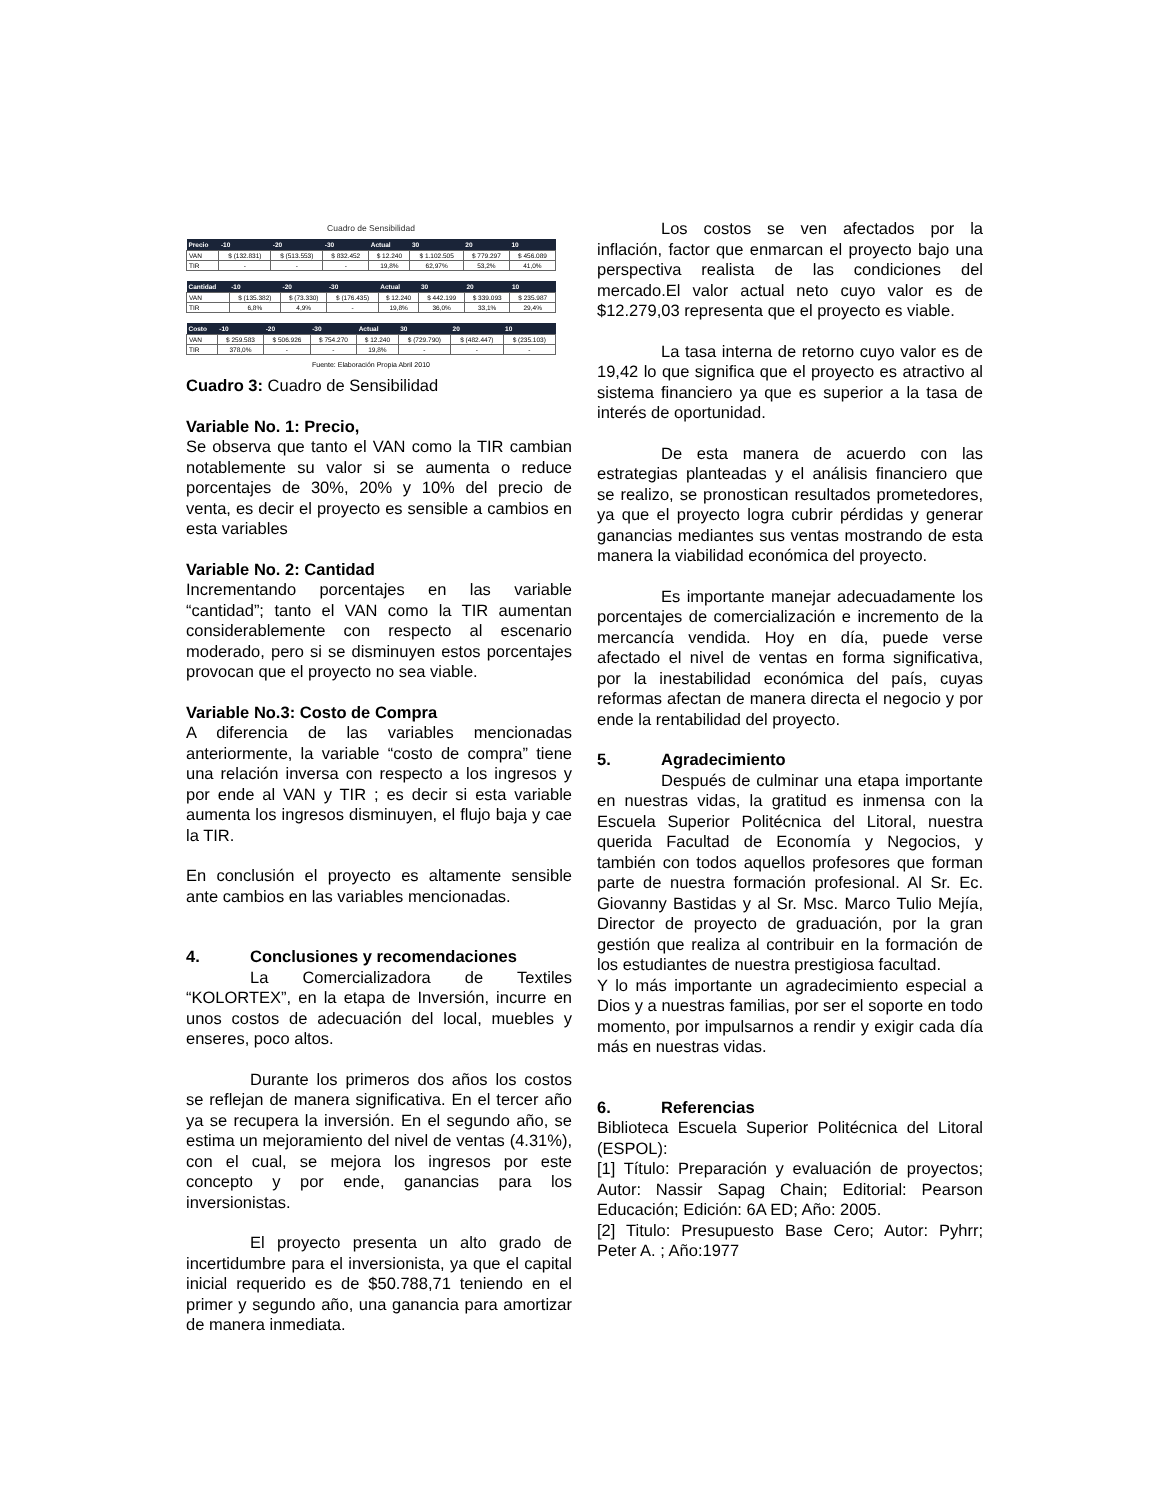Cuadro de Sensibilidad
| Precio | -10 | -20 | -30 | Actual | 30 | 20 | 10 |
| --- | --- | --- | --- | --- | --- | --- | --- |
| VAN | $ (132.831) | $ (513.553) | $ 832.452 | $ 12.240 | $ 1.102.505 | $ 779.297 | $ 456.089 |
| TIR | - | - | - | 19,8% | 62,97% | 53,2% | 41,0% |
| Cantidad | -10 | -20 | -30 | Actual | 30 | 20 | 10 |
| --- | --- | --- | --- | --- | --- | --- | --- |
| VAN | $ (135.382) | $ (73.330) | $ (176.435) | $ 12.240 | $ 442.199 | $ 339.093 | $ 235.987 |
| TIR | 6,8% | 4,9% | - | 19,8% | 36,0% | 33,1% | 29,4% |
| Costo | -10 | -20 | -30 | Actual | 30 | 20 | 10 |
| --- | --- | --- | --- | --- | --- | --- | --- |
| VAN | $ 259.583 | $ 506.926 | $ 754.270 | $ 12.240 | $ (729.790) | $ (482.447) | $ (235.103) |
| TIR | 378,0% | - | - | 19,8% | - | - | - |
Fuente: Elaboración Propia Abril 2010
Cuadro 3: Cuadro de Sensibilidad
Variable No. 1: Precio,
Se observa que tanto el VAN como la TIR cambian notablemente su valor si se aumenta o reduce porcentajes de 30%, 20% y 10% del precio de venta, es decir el proyecto es sensible a cambios en esta variables
Variable No. 2: Cantidad
Incrementando porcentajes en las variable “cantidad”; tanto el VAN como la TIR aumentan considerablemente con respecto al escenario moderado, pero si se disminuyen estos porcentajes provocan que el proyecto no sea viable.
Variable No.3: Costo de Compra
A diferencia de las variables mencionadas anteriormente, la variable “costo de compra” tiene una relación inversa con respecto a los ingresos y por ende al VAN y TIR ; es decir si esta variable aumenta los ingresos disminuyen, el flujo baja y cae la TIR.
En conclusión el proyecto es altamente sensible ante cambios en las variables mencionadas.
4. Conclusiones y recomendaciones
La Comercializadora de Textiles “KOLORTEX”, en la etapa de Inversión, incurre en unos costos de adecuación del local, muebles y enseres, poco altos.
Durante los primeros dos años los costos se reflejan de manera significativa. En el tercer año ya se recupera la inversión. En el segundo año, se estima un mejoramiento del nivel de ventas (4.31%), con el cual, se mejora los ingresos por este concepto y por ende, ganancias para los inversionistas.
El proyecto presenta un alto grado de incertidumbre para el inversionista, ya que el capital inicial requerido es de $50.788,71 teniendo en el primer y segundo año, una ganancia para amortizar de manera inmediata.
Los costos se ven afectados por la inflación, factor que enmarcan el proyecto bajo una perspectiva realista de las condiciones del mercado.El valor actual neto cuyo valor es de $12.279,03 representa que el proyecto es viable.
La tasa interna de retorno cuyo valor es de 19,42 lo que significa que el proyecto es atractivo al sistema financiero ya que es superior a la tasa de interés de oportunidad.
De esta manera de acuerdo con las estrategias planteadas y el análisis financiero que se realizo, se pronostican resultados prometedores, ya que el proyecto logra cubrir pérdidas y generar ganancias mediantes sus ventas mostrando de esta manera la viabilidad económica del proyecto.
Es importante manejar adecuadamente los porcentajes de comercialización e incremento de la mercancía vendida. Hoy en día, puede verse afectado el nivel de ventas en forma significativa, por la inestabilidad económica del país, cuyas reformas afectan de manera directa el negocio y por ende la rentabilidad del proyecto.
5. Agradecimiento
Después de culminar una etapa importante en nuestras vidas, la gratitud es inmensa con la Escuela Superior Politécnica del Litoral, nuestra querida Facultad de Economía y Negocios, y también con todos aquellos profesores que forman parte de nuestra formación profesional. Al Sr. Ec. Giovanny Bastidas y al Sr. Msc. Marco Tulio Mejía, Director de proyecto de graduación, por la gran gestión que realiza al contribuir en la formación de los estudiantes de nuestra prestigiosa facultad.
Y lo más importante un agradecimiento especial a Dios y a nuestras familias, por ser el soporte en todo momento, por impulsarnos a rendir y exigir cada día más en nuestras vidas.
6. Referencias
Biblioteca Escuela Superior Politécnica del Litoral (ESPOL):
[1] Título: Preparación y evaluación de proyectos; Autor: Nassir Sapag Chain; Editorial: Pearson Educación; Edición: 6A ED; Año: 2005.
[2] Titulo: Presupuesto Base Cero; Autor: Pyhrr; Peter A. ; Año:1977